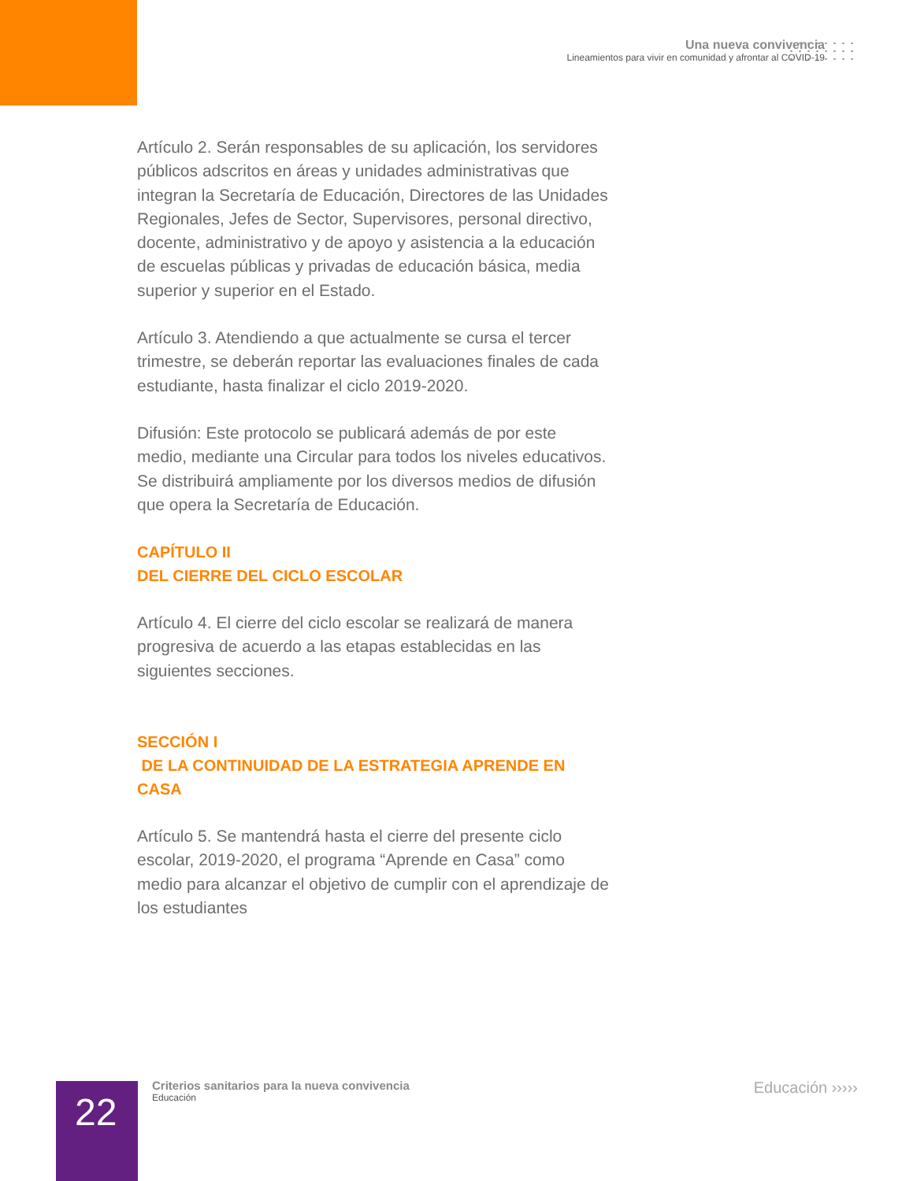Una nueva convivencia
Lineamientos para vivir en comunidad y afrontar al COVID-19
Artículo 2. Serán responsables de su aplicación, los servidores públicos adscritos en áreas y unidades administrativas que integran la Secretaría de Educación, Directores de las Unidades Regionales, Jefes de Sector, Supervisores, personal directivo, docente, administrativo y de apoyo y asistencia a la educación de escuelas públicas y privadas de educación básica, media superior y superior en el Estado.
Artículo 3. Atendiendo a que actualmente se cursa el tercer trimestre, se deberán reportar las evaluaciones finales de cada estudiante, hasta finalizar el ciclo 2019-2020.
Difusión: Este protocolo se publicará además de por este medio, mediante una Circular para todos los niveles educativos. Se distribuirá ampliamente por los diversos medios de difusión que opera la Secretaría de Educación.
CAPÍTULO II
DEL CIERRE DEL CICLO ESCOLAR
Artículo 4. El cierre del ciclo escolar se realizará de manera progresiva de acuerdo a las etapas establecidas en las siguientes secciones.
SECCIÓN I
DE LA CONTINUIDAD DE LA ESTRATEGIA APRENDE EN CASA
Artículo 5. Se mantendrá hasta el cierre del presente ciclo escolar, 2019-2020, el programa “Aprende en Casa” como medio para alcanzar el objetivo de cumplir con el aprendizaje de los estudiantes
22
Criterios sanitarios para la nueva convivencia
Educación
Educación ›››››